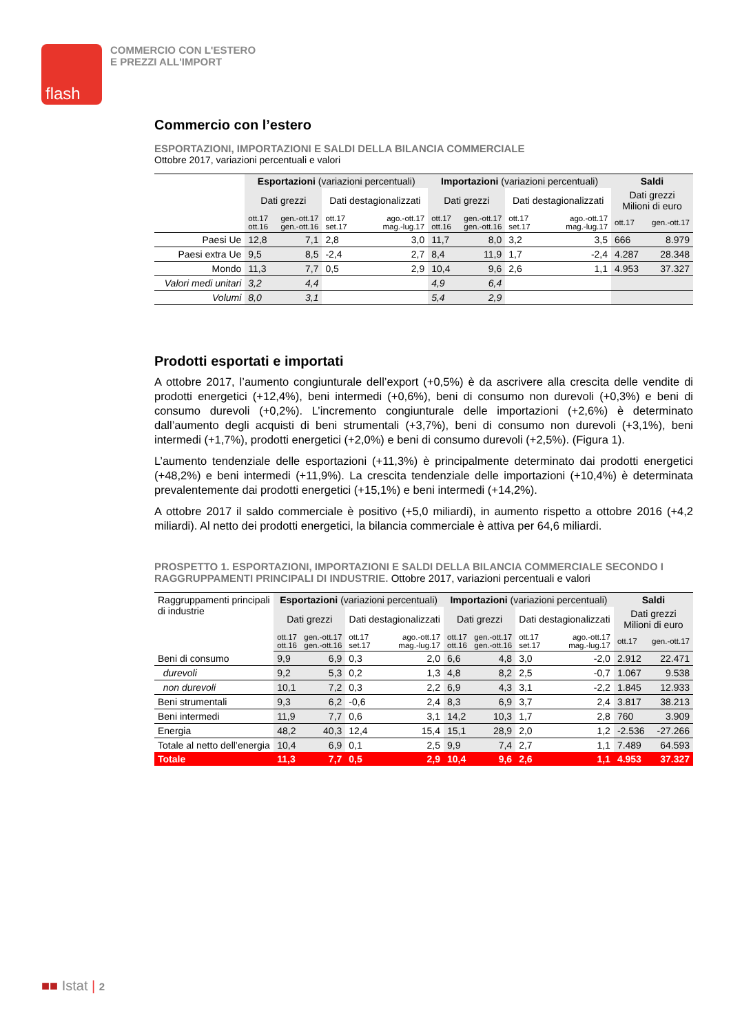flash
COMMERCIO CON L'ESTERO
E PREZZI ALL'IMPORT
Commercio con l’estero
ESPORTAZIONI, IMPORTAZIONI E SALDI DELLA BILANCIA COMMERCIALE
Ottobre 2017, variazioni percentuali e valori
| | Esportazioni (variazioni percentuali) | | | | Importazioni (variazioni percentuali) | | | | Saldi | |
| | Dati grezzi | | Dati destagionalizzati | | Dati grezzi | | Dati destagionalizzati | | Dati grezzi Milioni di euro | |
| | ott.17 ott.16 | gen.-ott.17 gen.-ott.16 | ott.17 set.17 | ago.-ott.17 mag.-lug.17 | ott.17 ott.16 | gen.-ott.17 gen.-ott.16 | ott.17 set.17 | ago.-ott.17 mag.-lug.17 | ott.17 | gen.-ott.17 |
| Paesi Ue | 12,8 | 7,1 | 2,8 | 3,0 | 11,7 | 8,0 | 3,2 | 3,5 | 666 | 8.979 |
| Paesi extra Ue | 9,5 | 8,5 | -2,4 | 2,7 | 8,4 | 11,9 | 1,7 | -2,4 | 4.287 | 28.348 |
| Mondo | 11,3 | 7,7 | 0,5 | 2,9 | 10,4 | 9,6 | 2,6 | 1,1 | 4.953 | 37.327 |
| Valori medi unitari | 3,2 | 4,4 | | | 4,9 | 6,4 | | | | |
| Volumi | 8,0 | 3,1 | | | 5,4 | 2,9 | | | | |
Prodotti esportati e importati
A ottobre 2017, l’aumento congiunturale dell’export (+0,5%) è da ascrivere alla crescita delle vendite di prodotti energetici (+12,4%), beni intermedi (+0,6%), beni di consumo non durevoli (+0,3%) e beni di consumo durevoli (+0,2%). L’incremento congiunturale delle importazioni (+2,6%) è determinato dall’aumento degli acquisti di beni strumentali (+3,7%), beni di consumo non durevoli (+3,1%), beni intermedi (+1,7%), prodotti energetici (+2,0%) e beni di consumo durevoli (+2,5%). (Figura 1).
L’aumento tendenziale delle esportazioni (+11,3%) è principalmente determinato dai prodotti energetici (+48,2%) e beni intermedi (+11,9%). La crescita tendenziale delle importazioni (+10,4%) è determinata prevalentemente dai prodotti energetici (+15,1%) e beni intermedi (+14,2%).
A ottobre 2017 il saldo commerciale è positivo (+5,0 miliardi), in aumento rispetto a ottobre 2016 (+4,2 miliardi). Al netto dei prodotti energetici, la bilancia commerciale è attiva per 64,6 miliardi.
PROSPETTO 1. ESPORTAZIONI, IMPORTAZIONI E SALDI DELLA BILANCIA COMMERCIALE SECONDO I RAGGRUPPAMENTI PRINCIPALI DI INDUSTRIE. Ottobre 2017, variazioni percentuali e valori
| Raggruppamenti principali di industrie | Esportazioni (variazioni percentuali) | | | | Importazioni (variazioni percentuali) | | | | Saldi | |
| | Dati grezzi | | Dati destagionalizzati | | Dati grezzi | | Dati destagionalizzati | | Dati grezzi Milioni di euro | |
| | ott.17 ott.16 | gen.-ott.17 gen.-ott.16 | ott.17 set.17 | ago.-ott.17 mag.-lug.17 | ott.17 ott.16 | gen.-ott.17 gen.-ott.16 | ott.17 set.17 | ago.-ott.17 mag.-lug.17 | ott.17 | gen.-ott.17 |
| Beni di consumo | 9,9 | 6,9 | 0,3 | 2,0 | 6,6 | 4,8 | 3,0 | -2,0 | 2.912 | 22.471 |
| durevoli | 9,2 | 5,3 | 0,2 | 1,3 | 4,8 | 8,2 | 2,5 | -0,7 | 1.067 | 9.538 |
| non durevoli | 10,1 | 7,2 | 0,3 | 2,2 | 6,9 | 4,3 | 3,1 | -2,2 | 1.845 | 12.933 |
| Beni strumentali | 9,3 | 6,2 | -0,6 | 2,4 | 8,3 | 6,9 | 3,7 | 2,4 | 3.817 | 38.213 |
| Beni intermedi | 11,9 | 7,7 | 0,6 | 3,1 | 14,2 | 10,3 | 1,7 | 2,8 | 760 | 3.909 |
| Energia | 48,2 | 40,3 | 12,4 | 15,4 | 15,1 | 28,9 | 2,0 | 1,2 | -2.536 | -27.266 |
| Totale al netto dell’energia | 10,4 | 6,9 | 0,1 | 2,5 | 9,9 | 7,4 | 2,7 | 1,1 | 7.489 | 64.593 |
| Totale | 11,3 | 7,7 | 0,5 | 2,9 | 10,4 | 9,6 | 2,6 | 1,1 | 4.953 | 37.327 |
■■ Istat | 2